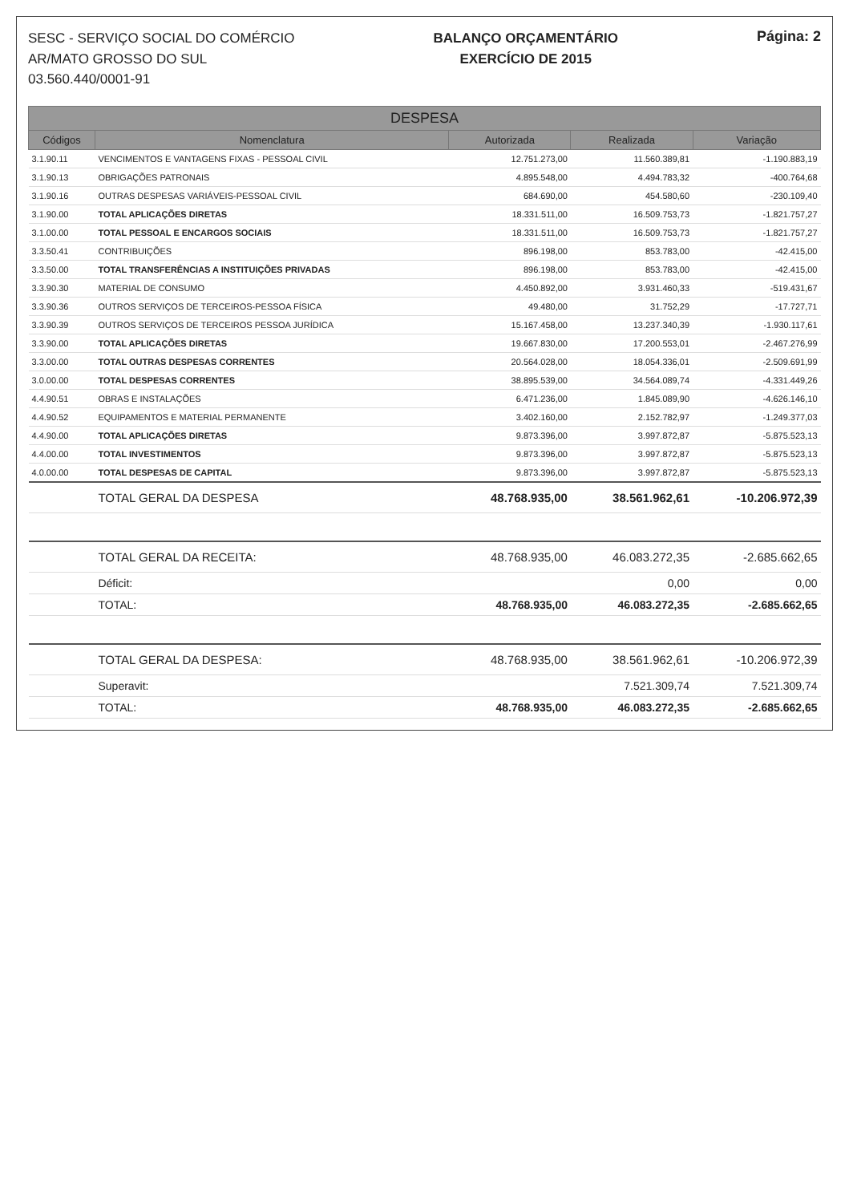SESC - SERVIÇO SOCIAL DO COMÉRCIO
AR/MATO GROSSO DO SUL
03.560.440/0001-91
BALANÇO ORÇAMENTÁRIO
EXERCÍCIO DE 2015
Página: 2
| DESPESA | | | | |
| --- | --- | --- | --- | --- |
| Códigos | Nomenclatura | Autorizada | Realizada | Variação |
| 3.1.90.11 | VENCIMENTOS E VANTAGENS FIXAS - PESSOAL CIVIL | 12.751.273,00 | 11.560.389,81 | -1.190.883,19 |
| 3.1.90.13 | OBRIGAÇÕES PATRONAIS | 4.895.548,00 | 4.494.783,32 | -400.764,68 |
| 3.1.90.16 | OUTRAS DESPESAS VARIÁVEIS-PESSOAL CIVIL | 684.690,00 | 454.580,60 | -230.109,40 |
| 3.1.90.00 | TOTAL APLICAÇÕES DIRETAS | 18.331.511,00 | 16.509.753,73 | -1.821.757,27 |
| 3.1.00.00 | TOTAL PESSOAL E ENCARGOS SOCIAIS | 18.331.511,00 | 16.509.753,73 | -1.821.757,27 |
| 3.3.50.41 | CONTRIBUIÇÕES | 896.198,00 | 853.783,00 | -42.415,00 |
| 3.3.50.00 | TOTAL TRANSFERÊNCIAS A INSTITUIÇÕES PRIVADAS | 896.198,00 | 853.783,00 | -42.415,00 |
| 3.3.90.30 | MATERIAL DE CONSUMO | 4.450.892,00 | 3.931.460,33 | -519.431,67 |
| 3.3.90.36 | OUTROS SERVIÇOS DE TERCEIROS-PESSOA FÍSICA | 49.480,00 | 31.752,29 | -17.727,71 |
| 3.3.90.39 | OUTROS SERVIÇOS DE TERCEIROS PESSOA JURÍDICA | 15.167.458,00 | 13.237.340,39 | -1.930.117,61 |
| 3.3.90.00 | TOTAL APLICAÇÕES DIRETAS | 19.667.830,00 | 17.200.553,01 | -2.467.276,99 |
| 3.3.00.00 | TOTAL OUTRAS DESPESAS CORRENTES | 20.564.028,00 | 18.054.336,01 | -2.509.691,99 |
| 3.0.00.00 | TOTAL DESPESAS CORRENTES | 38.895.539,00 | 34.564.089,74 | -4.331.449,26 |
| 4.4.90.51 | OBRAS E INSTALAÇÕES | 6.471.236,00 | 1.845.089,90 | -4.626.146,10 |
| 4.4.90.52 | EQUIPAMENTOS E MATERIAL PERMANENTE | 3.402.160,00 | 2.152.782,97 | -1.249.377,03 |
| 4.4.90.00 | TOTAL APLICAÇÕES DIRETAS | 9.873.396,00 | 3.997.872,87 | -5.875.523,13 |
| 4.4.00.00 | TOTAL INVESTIMENTOS | 9.873.396,00 | 3.997.872,87 | -5.875.523,13 |
| 4.0.00.00 | TOTAL DESPESAS DE CAPITAL | 9.873.396,00 | 3.997.872,87 | -5.875.523,13 |
| | TOTAL GERAL DA DESPESA | 48.768.935,00 | 38.561.962,61 | -10.206.972,39 |
| | TOTAL GERAL DA RECEITA: | 48.768.935,00 | 46.083.272,35 | -2.685.662,65 |
| | Déficit: | | 0,00 | 0,00 |
| | TOTAL: | 48.768.935,00 | 46.083.272,35 | -2.685.662,65 |
| | TOTAL GERAL DA DESPESA: | 48.768.935,00 | 38.561.962,61 | -10.206.972,39 |
| | Superavit: | | 7.521.309,74 | 7.521.309,74 |
| | TOTAL: | 48.768.935,00 | 46.083.272,35 | -2.685.662,65 |